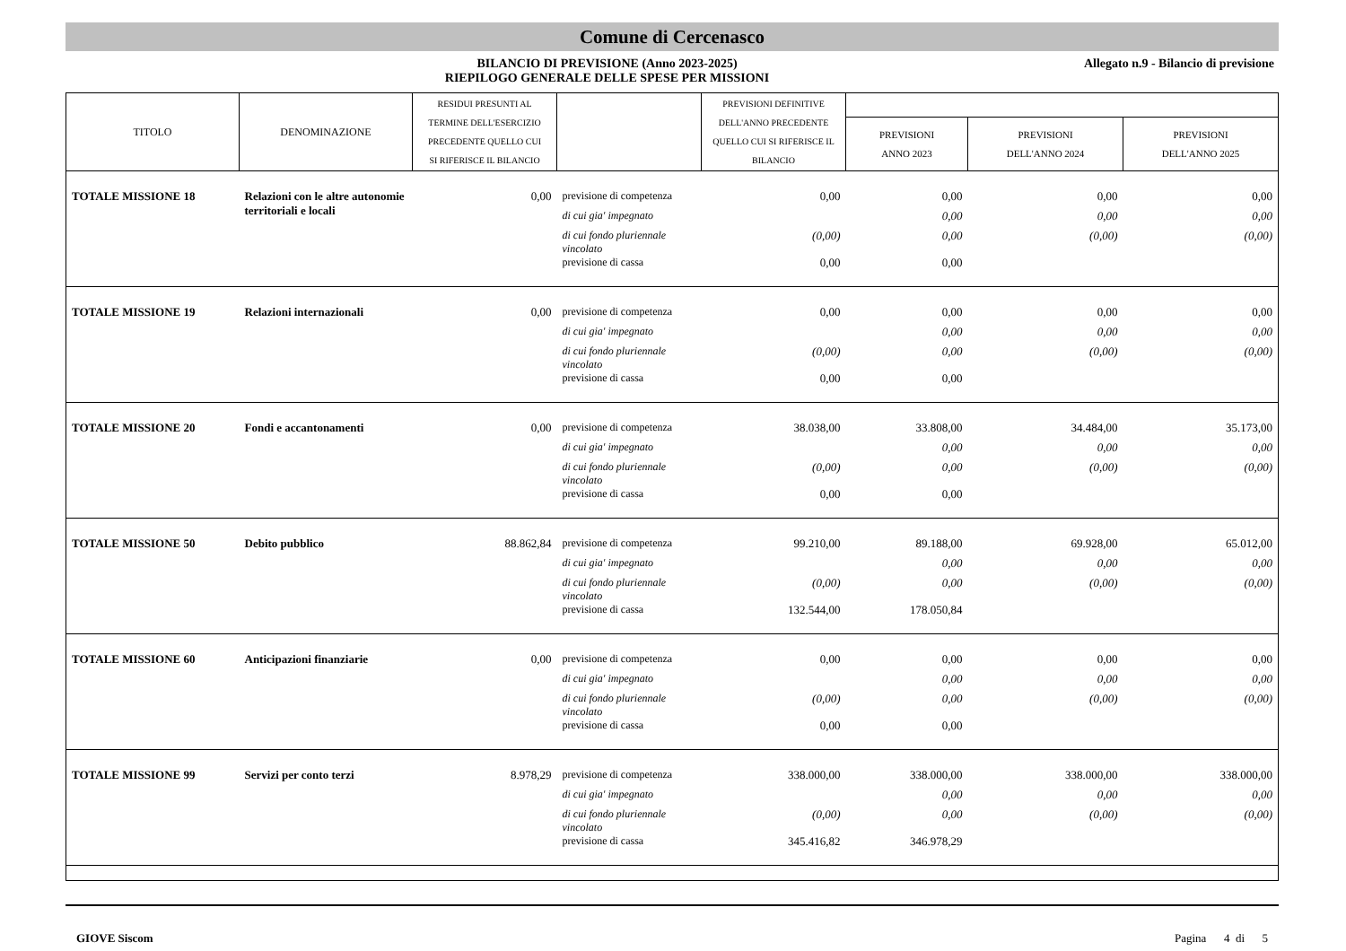Comune di Cercenasco
BILANCIO DI PREVISIONE (Anno 2023-2025)
RIEPILOGO GENERALE DELLE SPESE PER MISSIONI
Allegato n.9 - Bilancio di previsione
| TITOLO | DENOMINAZIONE | RESIDUI PRESUNTI AL TERMINE DELL'ESERCIZIO PRECEDENTE QUELLO CUI SI RIFERISCE IL BILANCIO | | PREVISIONI DEFINITIVE DELL'ANNO PRECEDENTE QUELLO CUI SI RIFERISCE IL BILANCIO | | | |
| --- | --- | --- | --- | --- | --- | --- | --- |
| | | | | | PREVISIONI ANNO 2023 | PREVISIONI DELL'ANNO 2024 | PREVISIONI DELL'ANNO 2025 |
| TOTALE MISSIONE 18 | Relazioni con le altre autonomie territoriali e locali | 0,00 | previsione di competenza | 0,00 | 0,00 | 0,00 | 0,00 |
| | | | di cui gia' impegnato | | 0,00 | 0,00 | 0,00 |
| | | | di cui fondo pluriennale vincolato | (0,00) | 0,00 | (0,00) | (0,00) |
| | | | previsione di cassa | 0,00 | 0,00 | | |
| TOTALE MISSIONE 19 | Relazioni internazionali | 0,00 | previsione di competenza | 0,00 | 0,00 | 0,00 | 0,00 |
| | | | di cui gia' impegnato | | 0,00 | 0,00 | 0,00 |
| | | | di cui fondo pluriennale vincolato | (0,00) | 0,00 | (0,00) | (0,00) |
| | | | previsione di cassa | 0,00 | 0,00 | | |
| TOTALE MISSIONE 20 | Fondi e accantonamenti | 0,00 | previsione di competenza | 38.038,00 | 33.808,00 | 34.484,00 | 35.173,00 |
| | | | di cui gia' impegnato | | 0,00 | 0,00 | 0,00 |
| | | | di cui fondo pluriennale vincolato | (0,00) | 0,00 | (0,00) | (0,00) |
| | | | previsione di cassa | 0,00 | 0,00 | | |
| TOTALE MISSIONE 50 | Debito pubblico | 88.862,84 | previsione di competenza | 99.210,00 | 89.188,00 | 69.928,00 | 65.012,00 |
| | | | di cui gia' impegnato | | 0,00 | 0,00 | 0,00 |
| | | | di cui fondo pluriennale vincolato | (0,00) | 0,00 | (0,00) | (0,00) |
| | | | previsione di cassa | 132.544,00 | 178.050,84 | | |
| TOTALE MISSIONE 60 | Anticipazioni finanziarie | 0,00 | previsione di competenza | 0,00 | 0,00 | 0,00 | 0,00 |
| | | | di cui gia' impegnato | | 0,00 | 0,00 | 0,00 |
| | | | di cui fondo pluriennale vincolato | (0,00) | 0,00 | (0,00) | (0,00) |
| | | | previsione di cassa | 0,00 | 0,00 | | |
| TOTALE MISSIONE 99 | Servizi per conto terzi | 8.978,29 | previsione di competenza | 338.000,00 | 338.000,00 | 338.000,00 | 338.000,00 |
| | | | di cui gia' impegnato | | 0,00 | 0,00 | 0,00 |
| | | | di cui fondo pluriennale vincolato | (0,00) | 0,00 | (0,00) | (0,00) |
| | | | previsione di cassa | 345.416,82 | 346.978,29 | | |
GIOVE Siscom Pagina 4 di 5